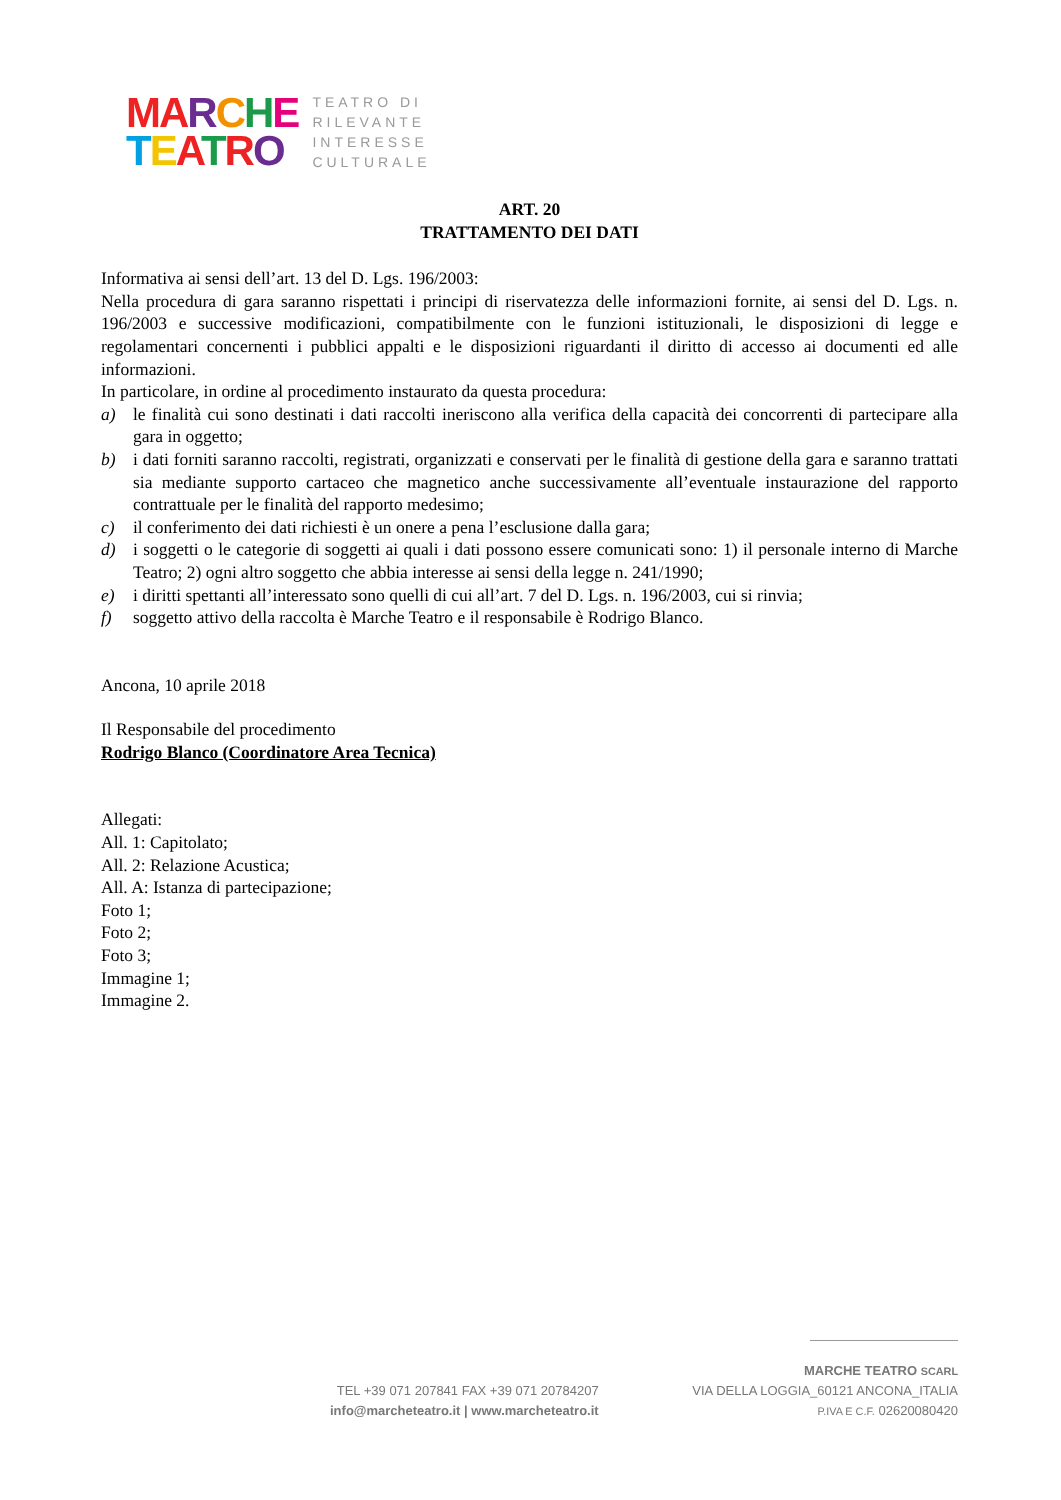MA RCHE
TEATRO
TEATRO DI
RILEVANTE
INTERESSE
CULTURALE
ART. 20
TRATTAMENTO DEI DATI
Informativa ai sensi dell’art. 13 del D. Lgs. 196/2003:
Nella procedura di gara saranno rispettati i principi di riservatezza delle informazioni fornite, ai sensi del D. Lgs. n. 196/2003 e successive modificazioni, compatibilmente con le funzioni istituzionali, le disposizioni di legge e regolamentari concernenti i pubblici appalti e le disposizioni riguardanti il diritto di accesso ai documenti ed alle informazioni.
In particolare, in ordine al procedimento instaurato da questa procedura:
a) le finalità cui sono destinati i dati raccolti ineriscono alla verifica della capacità dei concorrenti di partecipare alla gara in oggetto;
b) i dati forniti saranno raccolti, registrati, organizzati e conservati per le finalità di gestione della gara e saranno trattati sia mediante supporto cartaceo che magnetico anche successivamente all’eventuale instaurazione del rapporto contrattuale per le finalità del rapporto medesimo;
c) il conferimento dei dati richiesti è un onere a pena l’esclusione dalla gara;
d) i soggetti o le categorie di soggetti ai quali i dati possono essere comunicati sono: 1) il personale interno di Marche Teatro; 2) ogni altro soggetto che abbia interesse ai sensi della legge n. 241/1990;
e) i diritti spettanti all’interessato sono quelli di cui all’art. 7 del D. Lgs. n. 196/2003, cui si rinvia;
f) soggetto attivo della raccolta è Marche Teatro e il responsabile è Rodrigo Blanco.
Ancona, 10 aprile 2018
Il Responsabile del procedimento
Rodrigo Blanco (Coordinatore Area Tecnica)
Allegati:
All. 1: Capitolato;
All. 2: Relazione Acustica;
All. A: Istanza di partecipazione;
Foto 1;
Foto 2;
Foto 3;
Immagine 1;
Immagine 2.
TEL +39 071 207841 FAX +39 071 20784207
info@marcheteatro.it | www.marcheteatro.it
MARCHE TEATRO SCARL
VIA DELLA LOGGIA_60121 ANCONA_ITALIA
P.IVA E C.F. 02620080420